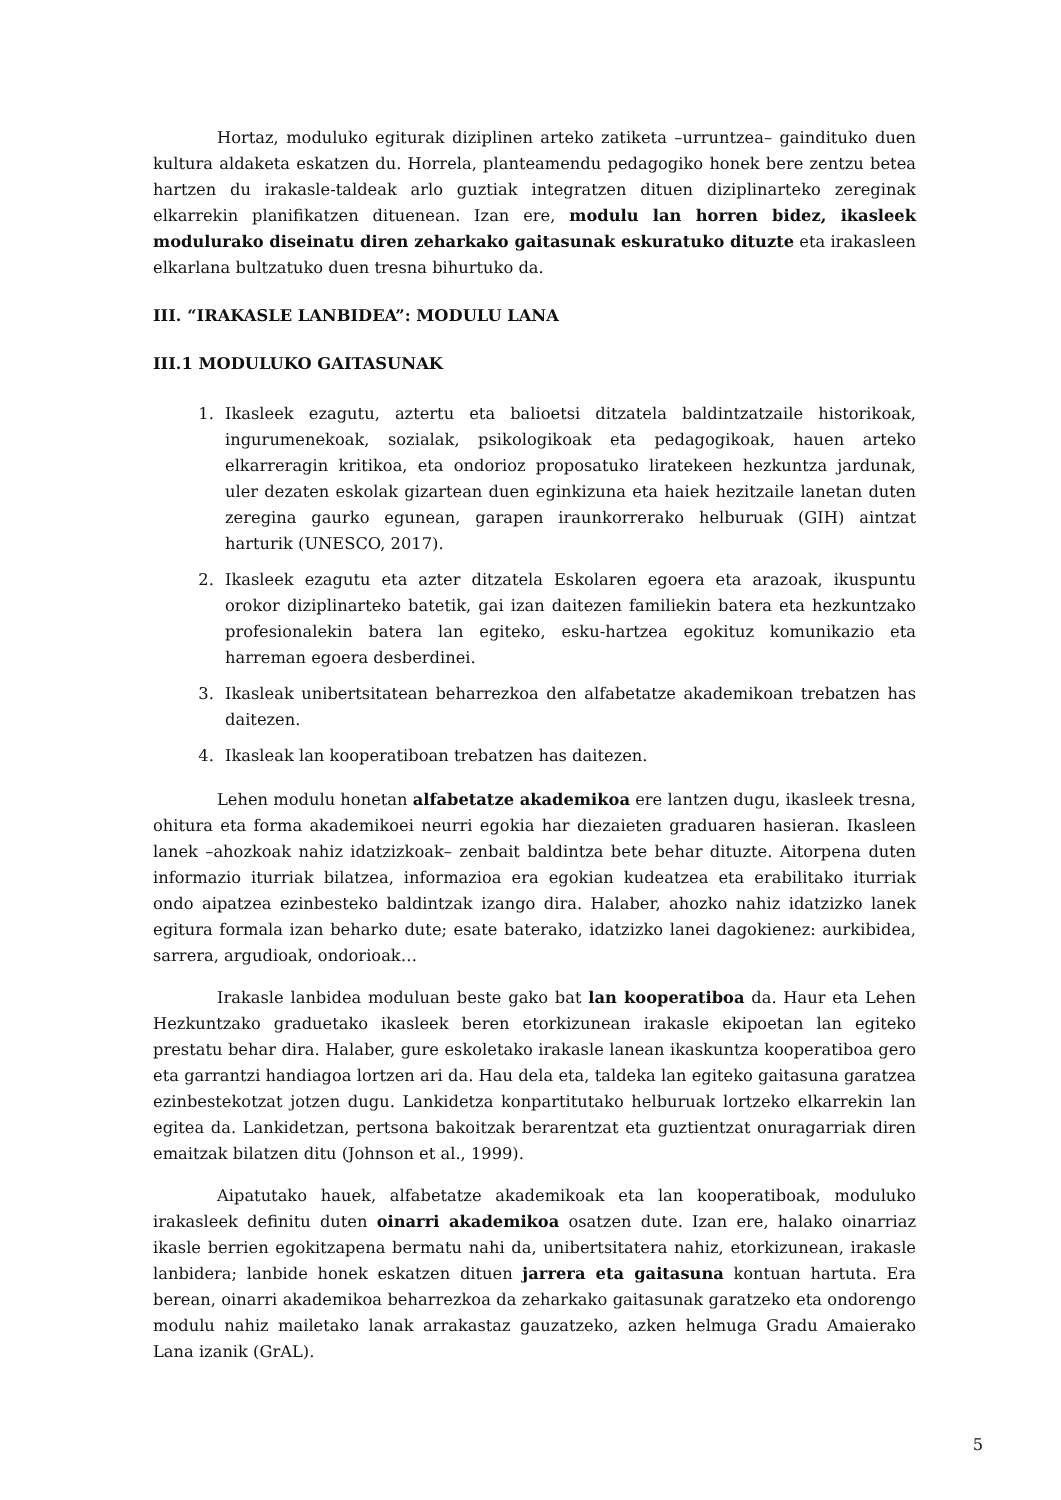Hortaz, moduluko egiturak diziplinen arteko zatiketa –urruntzea– gaindituko duen kultura aldaketa eskatzen du. Horrela, planteamendu pedagogiko honek bere zentzu betea hartzen du irakasle-taldeak arlo guztiak integratzen dituen diziplinarteko zereginak elkarrekin planifikatzen dituenean. Izan ere, modulu lan horren bidez, ikasleek modulurako diseinatu diren zeharkako gaitasunak eskuratuko dituzte eta irakasleen elkarlana bultzatuko duen tresna bihurtuko da.
III. “IRAKASLE LANBIDEA”: MODULU LANA
III.1 MODULUKO GAITASUNAK
1. Ikasleek ezagutu, aztertu eta balioetsi ditzatela baldintzatzaile historikoak, ingurumenekoak, sozialak, psikologikoak eta pedagogikoak, hauen arteko elkarreragin kritikoa, eta ondorioz proposatuko liratekeen hezkuntza jardunak, uler dezaten eskolak gizartean duen eginkizuna eta haiek hezitzaile lanetan duten zeregina gaurko egunean, garapen iraunkorrerako helburuak (GIH) aintzat harturik (UNESCO, 2017).
2. Ikasleek ezagutu eta azter ditzatela Eskolaren egoera eta arazoak, ikuspuntu orokor diziplinarteko batetik, gai izan daitezen familiekin batera eta hezkuntzako profesionalekin batera lan egiteko, esku-hartzea egokituz komunikazio eta harreman egoera desberdinei.
3. Ikasleak unibertsitatean beharrezkoa den alfabetatze akademikoan trebatzen has daitezen.
4. Ikasleak lan kooperatiboan trebatzen has daitezen.
Lehen modulu honetan alfabetatze akademikoa ere lantzen dugu, ikasleek tresna, ohitura eta forma akademikoei neurri egokia har diezaieten graduaren hasieran. Ikasleen lanek –ahozkoak nahiz idatzizkoak– zenbait baldintza bete behar dituzte. Aitorpena duten informazio iturriak bilatzea, informazioa era egokian kudeatzea eta erabilitako iturriak ondo aipatzea ezinbesteko baldintzak izango dira. Halaber, ahozko nahiz idatzizko lanek egitura formala izan beharko dute; esate baterako, idatzizko lanei dagokienez: aurkibidea, sarrera, argudioak, ondorioak…
Irakasle lanbidea moduluan beste gako bat lan kooperatiboa da. Haur eta Lehen Hezkuntzako graduetako ikasleek beren etorkizunean irakasle ekipoetan lan egiteko prestatu behar dira. Halaber, gure eskoletako irakasle lanean ikaskuntza kooperatiboa gero eta garrantzi handiagoa lortzen ari da. Hau dela eta, taldeka lan egiteko gaitasuna garatzea ezinbestekotzat jotzen dugu. Lankidetza konpartitutako helburuak lortzeko elkarrekin lan egitea da. Lankidetzan, pertsona bakoitzak berarentzat eta guztientzat onuragarriak diren emaitzak bilatzen ditu (Johnson et al., 1999).
Aipatutako hauek, alfabetatze akademikoak eta lan kooperatiboak, moduluko irakasleek definitu duten oinarri akademikoa osatzen dute. Izan ere, halako oinarriaz ikasle berrien egokitzapena bermatu nahi da, unibertsitatera nahiz, etorkizunean, irakasle lanbidera; lanbide honek eskatzen dituen jarrera eta gaitasuna kontuan hartuta. Era berean, oinarri akademikoa beharrezkoa da zeharkako gaitasunak garatzeko eta ondorengo modulu nahiz mailetako lanak arrakastaz gauzatzeko, azken helmuga Gradu Amaierako Lana izanik (GrAL).
5